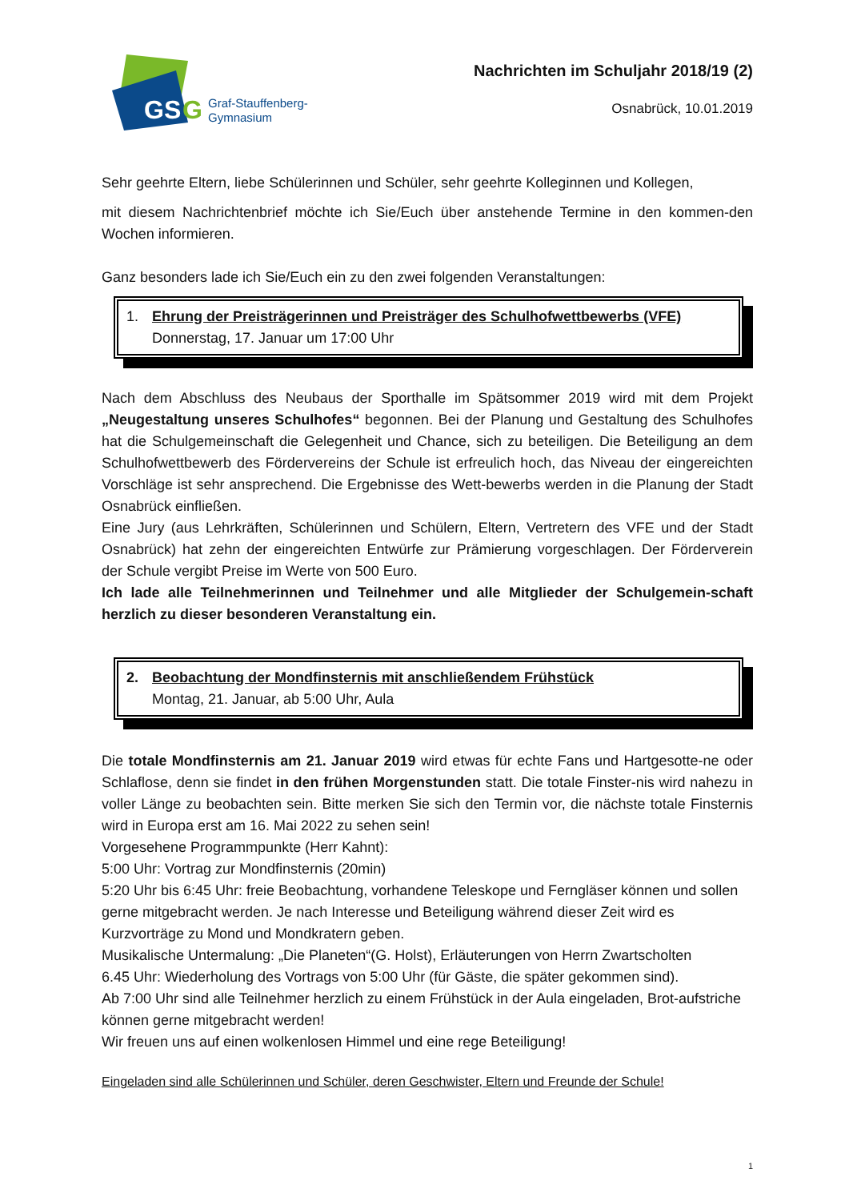GS
G
Graf-Stauffenberg-
Gymnasium
Nachrichten im Schuljahr 2018/19 (2)
Osnabrück, 10.01.2019
Sehr geehrte Eltern, liebe Schülerinnen und Schüler, sehr geehrte Kolleginnen und Kollegen,
mit diesem Nachrichtenbrief möchte ich Sie/Euch über anstehende Termine in den kommen-den Wochen informieren.
Ganz besonders lade ich Sie/Euch ein zu den zwei folgenden Veranstaltungen:
1. Ehrung der Preisträgerinnen und Preisträger des Schulhofwettbewerbs (VFE)
Donnerstag, 17. Januar um 17:00 Uhr
Nach dem Abschluss des Neubaus der Sporthalle im Spätsommer 2019 wird mit dem Projekt „Neugestaltung unseres Schulhofes“ begonnen. Bei der Planung und Gestaltung des Schulhofes hat die Schulgemeinschaft die Gelegenheit und Chance, sich zu beteiligen. Die Beteiligung an dem Schulhofwettbewerb des Fördervereins der Schule ist erfreulich hoch, das Niveau der eingereichten Vorschläge ist sehr ansprechend. Die Ergebnisse des Wett-bewerbs werden in die Planung der Stadt Osnabrück einfließen.
Eine Jury (aus Lehrkräften, Schülerinnen und Schülern, Eltern, Vertretern des VFE und der Stadt Osnabrück) hat zehn der eingereichten Entwürfe zur Prämierung vorgeschlagen. Der Förderverein der Schule vergibt Preise im Werte von 500 Euro.
Ich lade alle Teilnehmerinnen und Teilnehmer und alle Mitglieder der Schulgemein-schaft herzlich zu dieser besonderen Veranstaltung ein.
2. Beobachtung der Mondfinsternis mit anschließendem Frühstück
Montag, 21. Januar, ab 5:00 Uhr, Aula
Die totale Mondfinsternis am 21. Januar 2019 wird etwas für echte Fans und Hartgesotte-ne oder Schlaflose, denn sie findet in den frühen Morgenstunden statt. Die totale Finster-nis wird nahezu in voller Länge zu beobachten sein. Bitte merken Sie sich den Termin vor, die nächste totale Finsternis wird in Europa erst am 16. Mai 2022 zu sehen sein!
Vorgesehene Programmpunkte (Herr Kahnt):
5:00 Uhr: Vortrag zur Mondfinsternis (20min)
5:20 Uhr bis 6:45 Uhr: freie Beobachtung, vorhandene Teleskope und Ferngläser können und sollen gerne mitgebracht werden. Je nach Interesse und Beteiligung während dieser Zeit wird es Kurzvorträge zu Mond und Mondkratern geben.
Musikalische Untermalung: „Die Planeten“(G. Holst), Erläuterungen von Herrn Zwartscholten
6.45 Uhr: Wiederholung des Vortrags von 5:00 Uhr (für Gäste, die später gekommen sind).
Ab 7:00 Uhr sind alle Teilnehmer herzlich zu einem Frühstück in der Aula eingeladen, Brot-aufstriche können gerne mitgebracht werden!
Wir freuen uns auf einen wolkenlosen Himmel und eine rege Beteiligung!
Eingeladen sind alle Schülerinnen und Schüler, deren Geschwister, Eltern und Freunde der Schule!
1